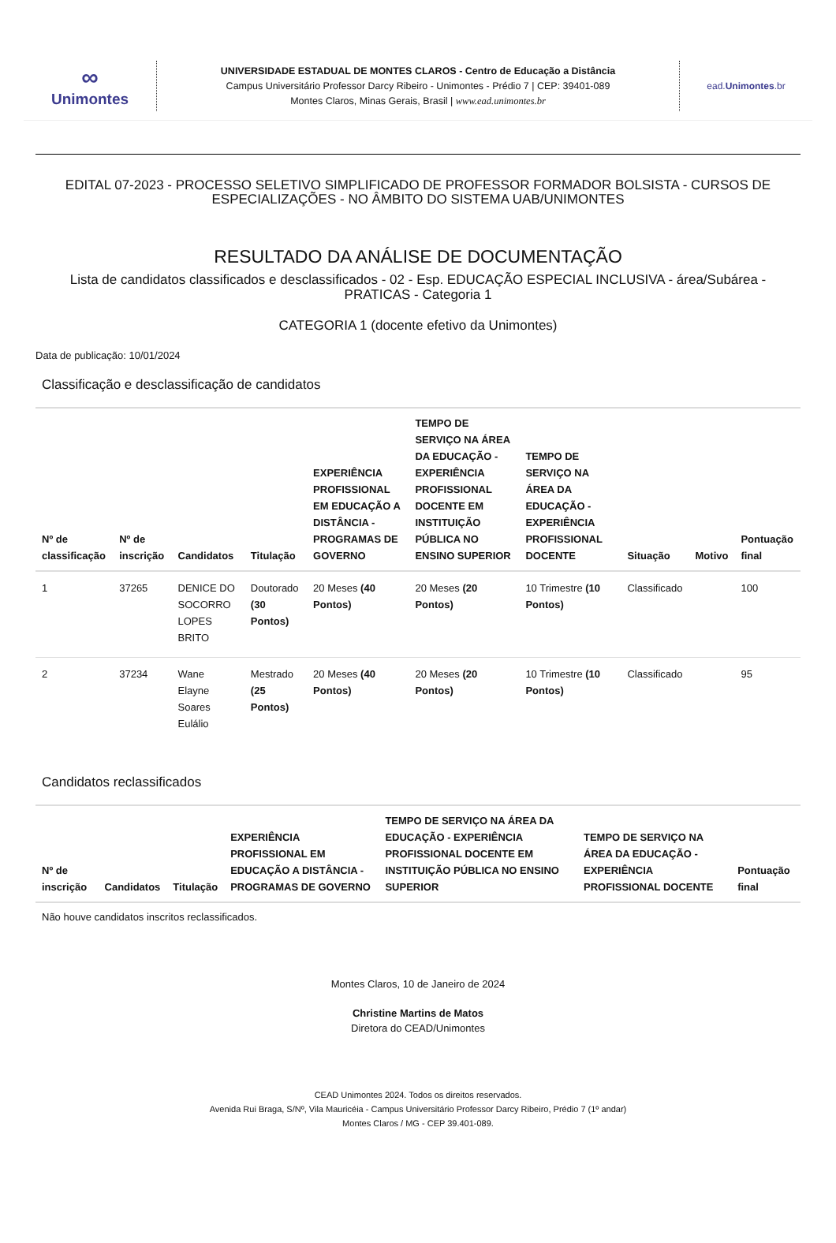∞
Unimontes
UNIVERSIDADE ESTADUAL DE MONTES CLAROS - Centro de Educação a Distância
Campus Universitário Professor Darcy Ribeiro - Unimontes - Prédio 7 | CEP: 39401-089
Montes Claros, Minas Gerais, Brasil | www.ead.unimontes.br
ead. Unimontes.br
EDITAL 07-2023 - PROCESSO SELETIVO SIMPLIFICADO DE PROFESSOR FORMADOR BOLSISTA - CURSOS DE ESPECIALIZAÇÕES - NO ÂMBITO DO SISTEMA UAB/UNIMONTES
RESULTADO DA ANÁLISE DE DOCUMENTAÇÃO
Lista de candidatos classificados e desclassificados - 02 - Esp. EDUCAÇÃO ESPECIAL INCLUSIVA - área/Subárea - PRATICAS - Categoria 1
CATEGORIA 1 (docente efetivo da Unimontes)
Data de publicação: 10/01/2024
Classificação e desclassificação de candidatos
| Nº de classificação | Nº de inscrição | Candidatos | Titulação | EXPERIÊNCIA PROFISSIONAL EM EDUCAÇÃO A DISTÂNCIA - PROGRAMAS DE GOVERNO | TEMPO DE SERVIÇO NA ÁREA DA EDUCAÇÃO - EXPERIÊNCIA PROFISSIONAL DOCENTE EM INSTITUIÇÃO PÚBLICA NO ENSINO SUPERIOR | TEMPO DE SERVIÇO NA ÁREA DA EDUCAÇÃO - EXPERIÊNCIA PROFISSIONAL DOCENTE | Situação | Motivo | Pontuação final |
| --- | --- | --- | --- | --- | --- | --- | --- | --- | --- |
| 1 | 37265 | DENICE DO SOCORRO LOPES BRITO | Doutorado (30 Pontos) | 20 Meses (40 Pontos) | 20 Meses (20 Pontos) | 10 Trimestre (10 Pontos) | Classificado | | 100 |
| 2 | 37234 | Wane Elayne Soares Eulálio | Mestrado (25 Pontos) | 20 Meses (40 Pontos) | 20 Meses (20 Pontos) | 10 Trimestre (10 Pontos) | Classificado | | 95 |
Candidatos reclassificados
| Nº de inscrição | Candidatos | Titulação | EXPERIÊNCIA PROFISSIONAL EM EDUCAÇÃO A DISTÂNCIA - PROGRAMAS DE GOVERNO | TEMPO DE SERVIÇO NA ÁREA DA EDUCAÇÃO - EXPERIÊNCIA PROFISSIONAL DOCENTE EM INSTITUIÇÃO PÚBLICA NO ENSINO SUPERIOR | TEMPO DE SERVIÇO NA ÁREA DA EDUCAÇÃO - EXPERIÊNCIA PROFISSIONAL DOCENTE | Pontuação final |
| --- | --- | --- | --- | --- | --- | --- |
Não houve candidatos inscritos reclassificados.
Montes Claros, 10 de Janeiro de 2024
Christine Martins de Matos
Diretora do CEAD/Unimontes
CEAD Unimontes 2024. Todos os direitos reservados.
Avenida Rui Braga, S/Nº, Vila Mauricéia - Campus Universitário Professor Darcy Ribeiro, Prédio 7 (1º andar)
Montes Claros / MG - CEP 39.401-089.